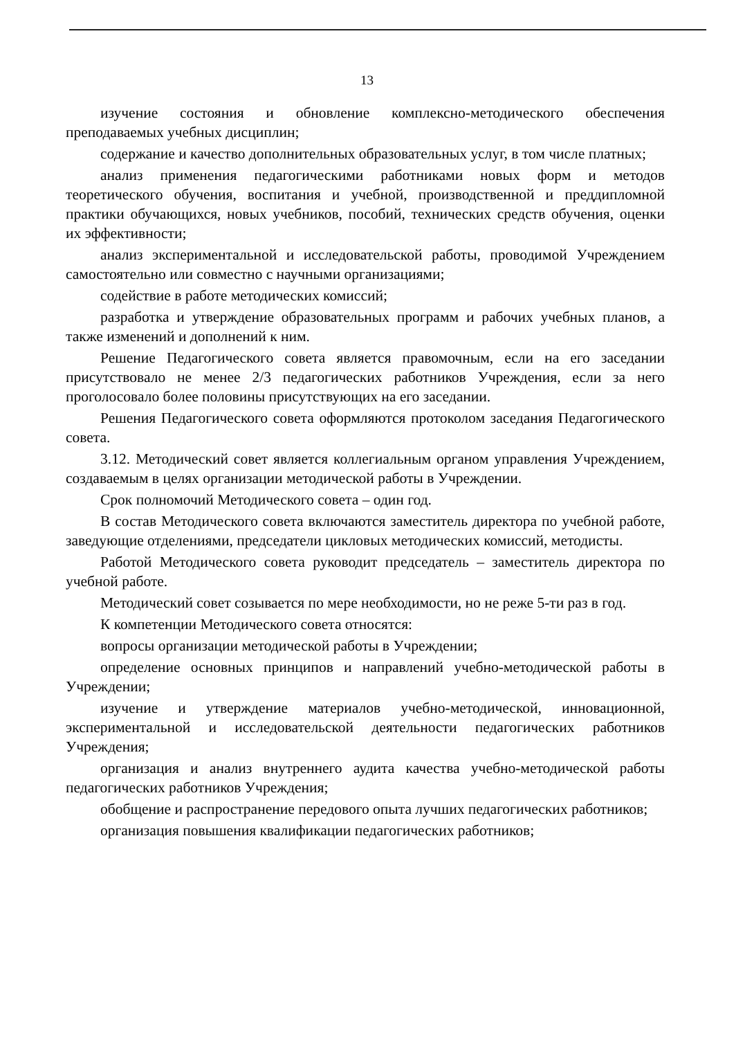13
изучение состояния и обновление комплексно-методического обеспечения преподаваемых учебных дисциплин;
содержание и качество дополнительных образовательных услуг, в том числе платных;
анализ применения педагогическими работниками новых форм и методов теоретического обучения, воспитания и учебной, производственной и преддипломной практики обучающихся, новых учебников, пособий, технических средств обучения, оценки их эффективности;
анализ экспериментальной и исследовательской работы, проводимой Учреждением самостоятельно или совместно с научными организациями;
содействие в работе методических комиссий;
разработка и утверждение образовательных программ и рабочих учебных планов, а также изменений и дополнений к ним.
Решение Педагогического совета является правомочным, если на его заседании присутствовало не менее 2/3 педагогических работников Учреждения, если за него проголосовало более половины присутствующих на его заседании.
Решения Педагогического совета оформляются протоколом заседания Педагогического совета.
3.12. Методический совет является коллегиальным органом управления Учреждением, создаваемым в целях организации методической работы в Учреждении.
Срок полномочий Методического совета – один год.
В состав Методического совета включаются заместитель директора по учебной работе, заведующие отделениями, председатели цикловых методических комиссий, методисты.
Работой Методического совета руководит председатель – заместитель директора по учебной работе.
Методический совет созывается по мере необходимости, но не реже 5-ти раз в год.
К компетенции Методического совета относятся:
вопросы организации методической работы в Учреждении;
определение основных принципов и направлений учебно-методической работы в Учреждении;
изучение и утверждение материалов учебно-методической, инновационной, экспериментальной и исследовательской деятельности педагогических работников Учреждения;
организация и анализ внутреннего аудита качества учебно-методической работы педагогических работников Учреждения;
обобщение и распространение передового опыта лучших педагогических работников;
организация повышения квалификации педагогических работников;